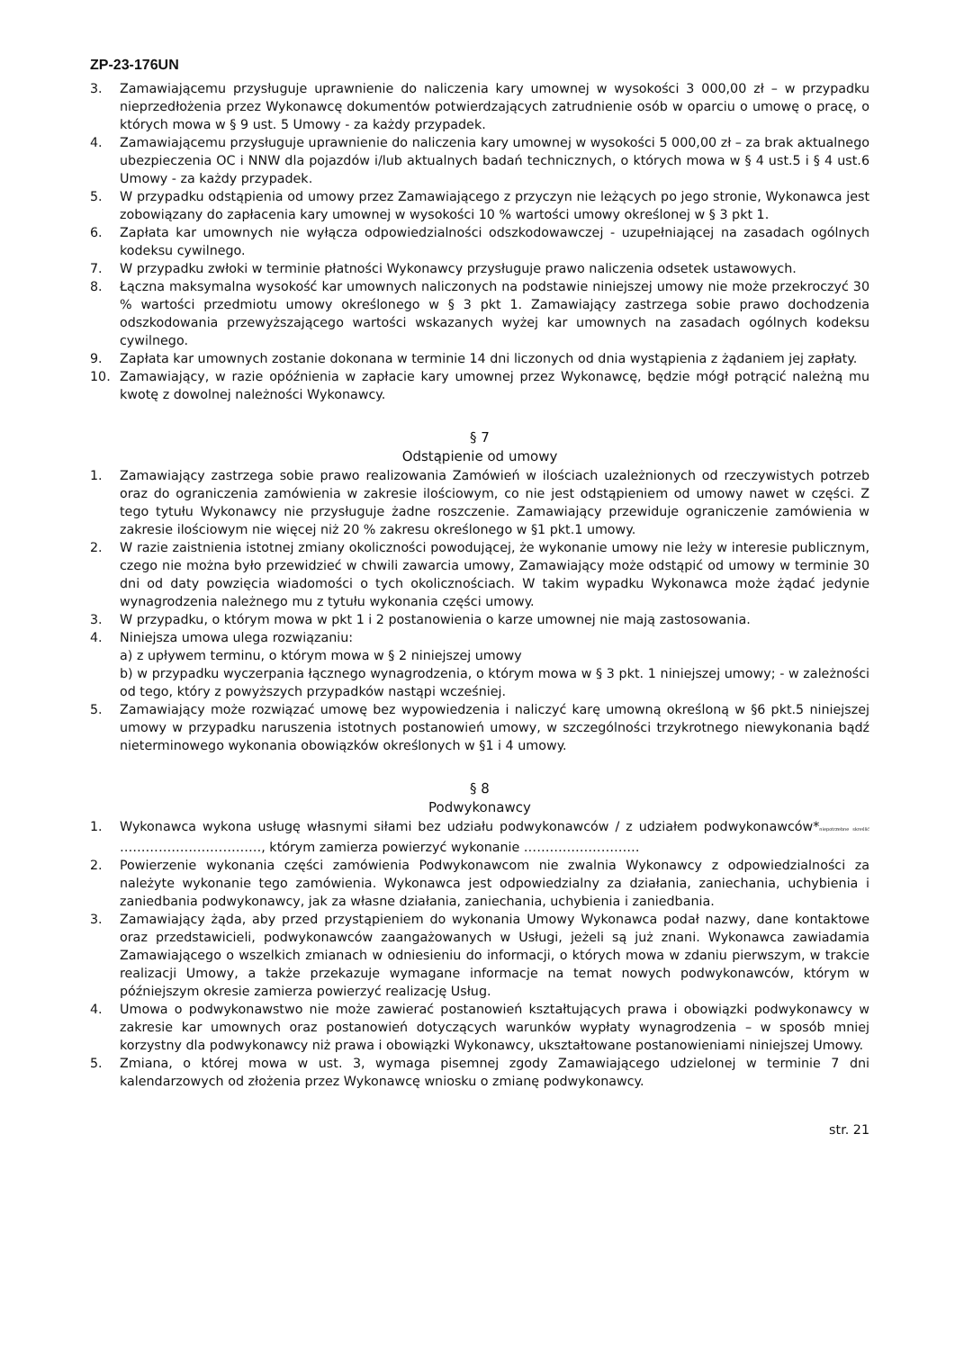ZP-23-176UN
3. Zamawiającemu przysługuje uprawnienie do naliczenia kary umownej w wysokości 3 000,00 zł – w przypadku nieprzedłożenia przez Wykonawcę dokumentów potwierdzających zatrudnienie osób w oparciu o umowę o pracę, o których mowa w § 9 ust. 5 Umowy - za każdy przypadek.
4. Zamawiającemu przysługuje uprawnienie do naliczenia kary umownej w wysokości 5 000,00 zł – za brak aktualnego ubezpieczenia OC i NNW dla pojazdów i/lub aktualnych badań technicznych, o których mowa w § 4 ust.5 i § 4 ust.6 Umowy - za każdy przypadek.
5. W przypadku odstąpienia od umowy przez Zamawiającego z przyczyn nie leżących po jego stronie, Wykonawca jest zobowiązany do zapłacenia kary umownej w wysokości 10 % wartości umowy określonej w § 3 pkt 1.
6. Zapłata kar umownych nie wyłącza odpowiedzialności odszkodowawczej - uzupełniającej na zasadach ogólnych kodeksu cywilnego.
7. W przypadku zwłoki w terminie płatności Wykonawcy przysługuje prawo naliczenia odsetek ustawowych.
8. Łączna maksymalna wysokość kar umownych naliczonych na podstawie niniejszej umowy nie może przekroczyć 30 % wartości przedmiotu umowy określonego w § 3 pkt 1. Zamawiający zastrzega sobie prawo dochodzenia odszkodowania przewyższającego wartości wskazanych wyżej kar umownych na zasadach ogólnych kodeksu cywilnego.
9. Zapłata kar umownych zostanie dokonana w terminie 14 dni liczonych od dnia wystąpienia z żądaniem jej zapłaty.
10. Zamawiający, w razie opóźnienia w zapłacie kary umownej przez Wykonawcę, będzie mógł potrącić należną mu kwotę z dowolnej należności Wykonawcy.
§ 7
Odstąpienie od umowy
1. Zamawiający zastrzega sobie prawo realizowania Zamówień w ilościach uzależnionych od rzeczywistych potrzeb oraz do ograniczenia zamówienia w zakresie ilościowym, co nie jest odstąpieniem od umowy nawet w części. Z tego tytułu Wykonawcy nie przysługuje żadne roszczenie. Zamawiający przewiduje ograniczenie zamówienia w zakresie ilościowym nie więcej niż 20 % zakresu określonego w §1 pkt.1 umowy.
2. W razie zaistnienia istotnej zmiany okoliczności powodującej, że wykonanie umowy nie leży w interesie publicznym, czego nie można było przewidzieć w chwili zawarcia umowy, Zamawiający może odstąpić od umowy w terminie 30 dni od daty powzięcia wiadomości o tych okolicznościach. W takim wypadku Wykonawca może żądać jedynie wynagrodzenia należnego mu z tytułu wykonania części umowy.
3. W przypadku, o którym mowa w pkt 1 i 2 postanowienia o karze umownej nie mają zastosowania.
4. Niniejsza umowa ulega rozwiązaniu:
a) z upływem terminu, o którym mowa w § 2 niniejszej umowy
b) w przypadku wyczerpania łącznego wynagrodzenia, o którym mowa w § 3 pkt. 1 niniejszej umowy; - w zależności od tego, który z powyższych przypadków nastąpi wcześniej.
5. Zamawiający może rozwiązać umowę bez wypowiedzenia i naliczyć karę umowną określoną w §6 pkt.5 niniejszej umowy w przypadku naruszenia istotnych postanowień umowy, w szczególności trzykrotnego niewykonania bądź nieterminowego wykonania obowiązków określonych w §1 i 4 umowy.
§ 8
Podwykonawcy
1. Wykonawca wykona usługę własnymi siłami bez udziału podwykonawców / z udziałem podwykonawców*niepotrzebne skreślić ……………………………, którym zamierza powierzyć wykonanie ………………………
2. Powierzenie wykonania części zamówienia Podwykonawcom nie zwalnia Wykonawcy z odpowiedzialności za należyte wykonanie tego zamówienia. Wykonawca jest odpowiedzialny za działania, zaniechania, uchybienia i zaniedbania podwykonawcy, jak za własne działania, zaniechania, uchybienia i zaniedbania.
3. Zamawiający żąda, aby przed przystąpieniem do wykonania Umowy Wykonawca podał nazwy, dane kontaktowe oraz przedstawicieli, podwykonawców zaangażowanych w Usługi, jeżeli są już znani. Wykonawca zawiadamia Zamawiającego o wszelkich zmianach w odniesieniu do informacji, o których mowa w zdaniu pierwszym, w trakcie realizacji Umowy, a także przekazuje wymagane informacje na temat nowych podwykonawców, którym w późniejszym okresie zamierza powierzyć realizację Usług.
4. Umowa o podwykonawstwo nie może zawierać postanowień kształtujących prawa i obowiązki podwykonawcy w zakresie kar umownych oraz postanowień dotyczących warunków wypłaty wynagrodzenia – w sposób mniej korzystny dla podwykonawcy niż prawa i obowiązki Wykonawcy, ukształtowane postanowieniami niniejszej Umowy.
5. Zmiana, o której mowa w ust. 3, wymaga pisemnej zgody Zamawiającego udzielonej w terminie 7 dni kalendarzowych od złożenia przez Wykonawcę wniosku o zmianę podwykonawcy.
str. 21